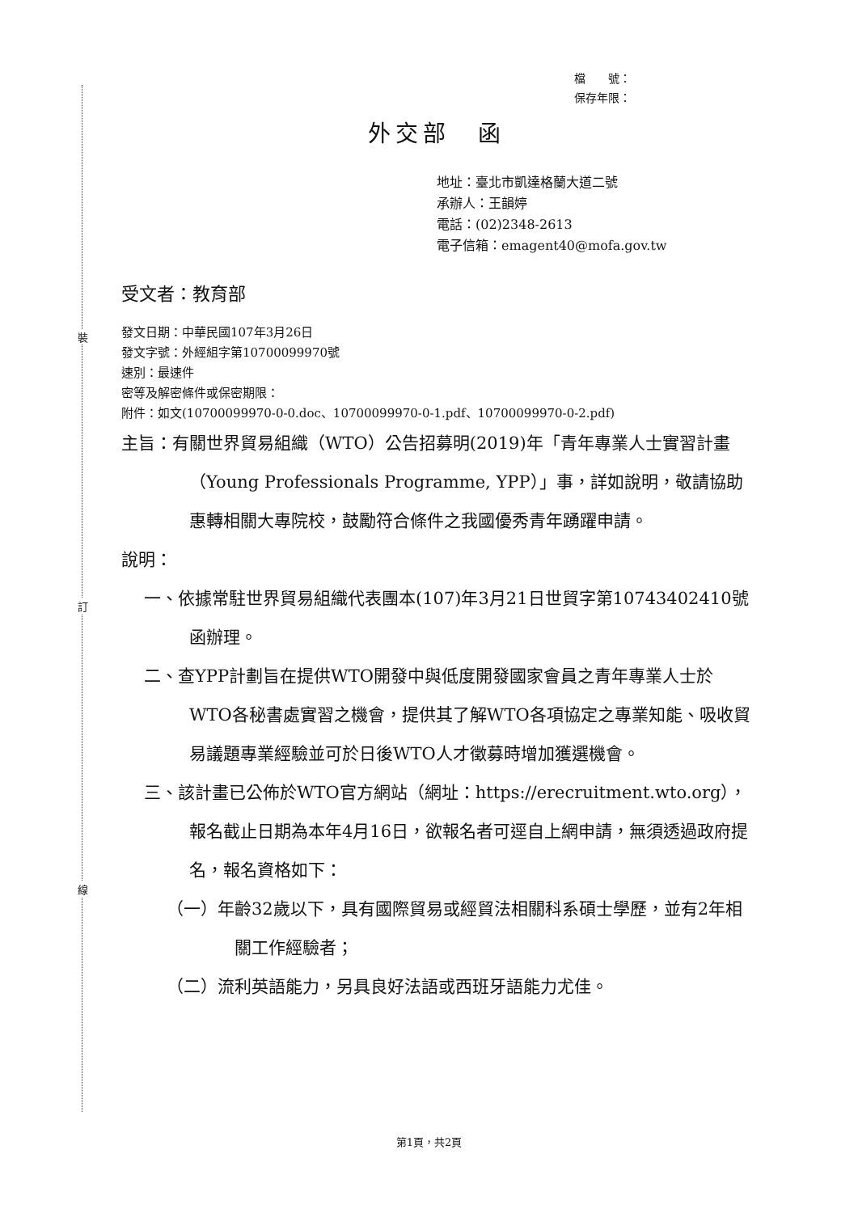裝
訂
線
檔　　號：
保存年限：
外交部　函
地址：臺北市凱達格蘭大道二號
承辦人：王韻婷
電話：(02)2348-2613
電子信箱：emagent40@mofa.gov.tw
受文者：教育部
發文日期：中華民國107年3月26日
發文字號：外經組字第10700099970號
速別：最速件
密等及解密條件或保密期限：
附件：如文(10700099970-0-0.doc、10700099970-0-1.pdf、10700099970-0-2.pdf)
主旨：有關世界貿易組織（WTO）公告招募明(2019)年「青年專業人士實習計畫（Young Professionals Programme, YPP）」事，詳如說明，敬請協助惠轉相關大專院校，鼓勵符合條件之我國優秀青年踴躍申請。
說明：
一、依據常駐世界貿易組織代表團本(107)年3月21日世貿字第10743402410號函辦理。
二、查YPP計劃旨在提供WTO開發中與低度開發國家會員之青年專業人士於WTO各秘書處實習之機會，提供其了解WTO各項協定之專業知能、吸收貿易議題專業經驗並可於日後WTO人才徵募時增加獲選機會。
三、該計畫已公佈於WTO官方網站（網址：https://erecruitment.wto.org），報名截止日期為本年4月16日，欲報名者可逕自上網申請，無須透過政府提名，報名資格如下：
（一）年齡32歲以下，具有國際貿易或經貿法相關科系碩士學歷，並有2年相關工作經驗者；
（二）流利英語能力，另具良好法語或西班牙語能力尤佳。
第1頁，共2頁